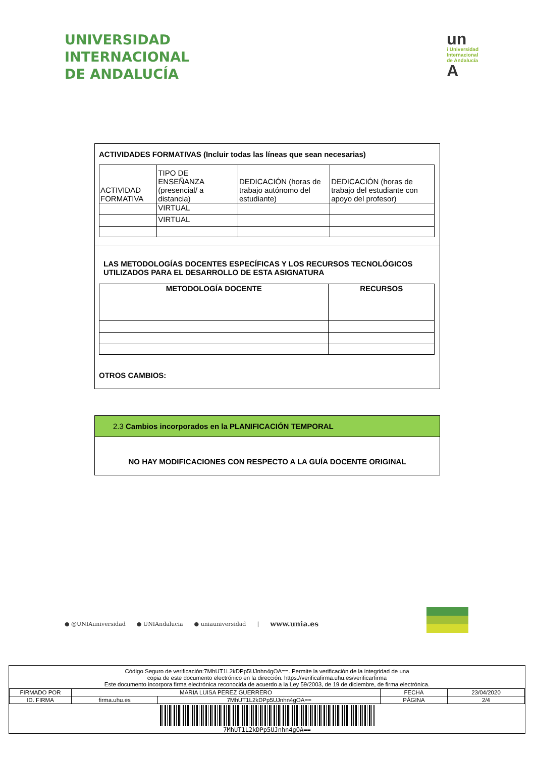UNIVERSIDAD
INTERNACIONAL
DE ANDALUCÍA
un
i Universidad
Internacional
de Andalucía
A
ACTIVIDADES FORMATIVAS (Incluir todas las líneas que sean necesarias)
| ACTIVIDAD FORMATIVA | TIPO DE ENSEÑANZA (presencial/ a distancia) | DEDICACIÓN (horas de trabajo autónomo del estudiante) | DEDICACIÓN (horas de trabajo del estudiante con apoyo del profesor) |
| | VIRTUAL | | |
| | VIRTUAL | | |
LAS METODOLOGÍAS DOCENTES ESPECÍFICAS Y LOS RECURSOS TECNOLÓGICOS UTILIZADOS PARA EL DESARROLLO DE ESTA ASIGNATURA
| METODOLOGÍA DOCENTE | RECURSOS |
| --- | --- |
OTROS CAMBIOS:
2.3 Cambios incorporados en la PLANIFICACIÓN TEMPORAL
NO HAY MODIFICACIONES CON RESPECTO A LA GUÍA DOCENTE ORIGINAL
● @UNIAuniversidad ● UNIAndalucia ● uniauniversidad | www.unia.es
Código Seguro de verificación:7MhUT1L2kDPp5UJnhn4gOA==. Permite la verificación de la integridad de una
copia de este documento electrónico en la dirección: https://verificafirma.uhu.es/verificarfirma
Este documento incorpora firma electrónica reconocida de acuerdo a la Ley 59/2003, de 19 de diciembre, de firma electrónica.
| FIRMADO POR | MARIA LUISA PEREZ GUERRERO | | FECHA | 23/04/2020 |
| ID. FIRMA | firma.uhu.es | 7MhUT1L2kDPp5UJnhn4gOA== | PÁGINA | 2/4 |
7MhUT1L2kDPp5UJnhn4gOA==